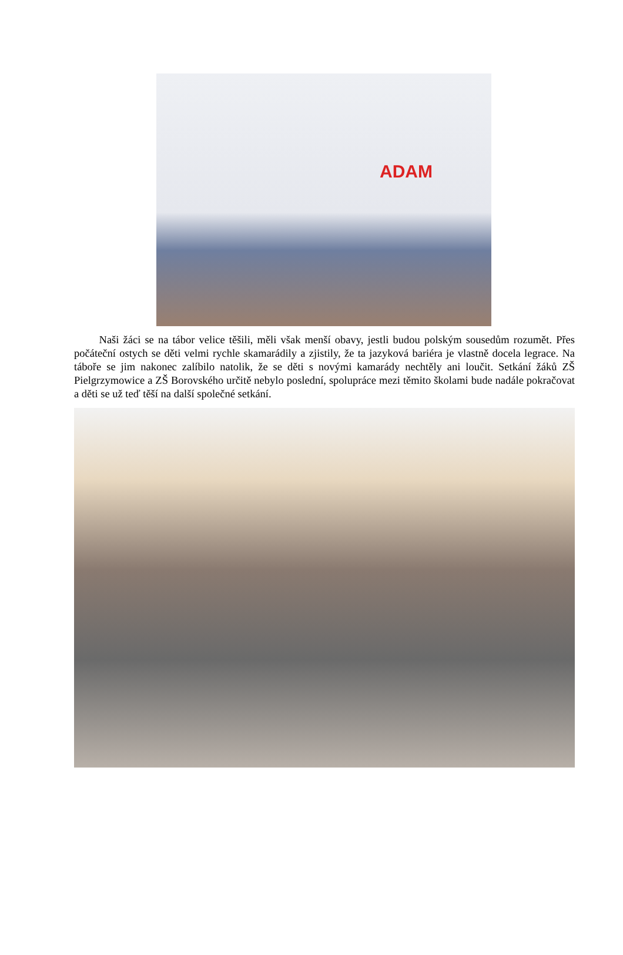ADAM
Naši žáci se na tábor velice těšili, měli však menší obavy, jestli budou polským sousedům rozumět. Přes počáteční ostych se děti velmi rychle skamarádily a zjistily, že ta jazyková bariéra je vlastně docela legrace. Na táboře se jim nakonec zalíbilo natolik, že se děti s novými kamarády nechtěly ani loučit. Setkání žáků ZŠ Pielgrzymowice a ZŠ Borovského určitě nebylo poslední, spolupráce mezi těmito školami bude nadále pokračovat a děti se už teď těší na další společné setkání.